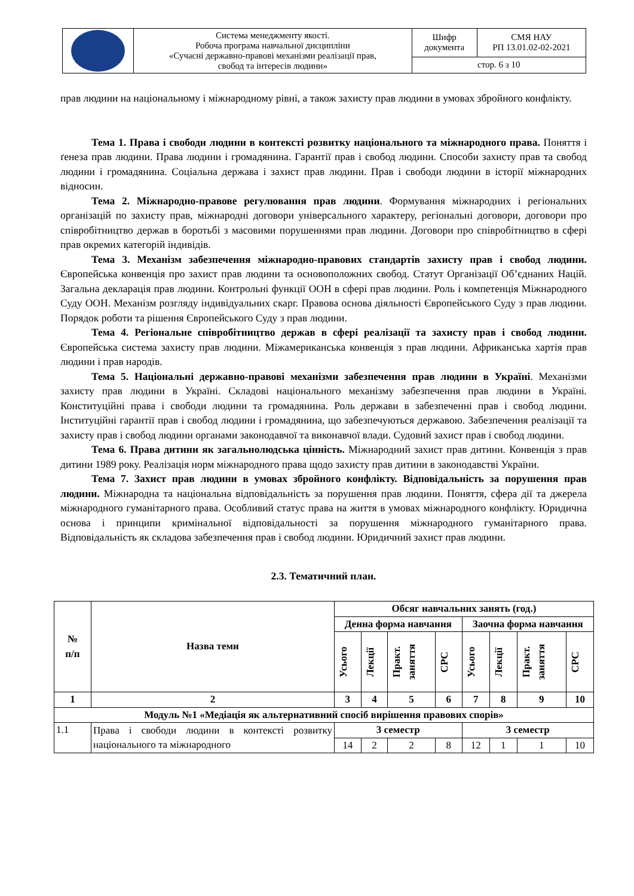| | Система менеджменту якості. Робоча програма навчальної дисципліни «Сучасні державно-правові механізми реалізації прав, свобод та інтересів людини» | Шифр документа | СМЯ НАУ РП 13.01.02-02-2021 |
| | | стор. 6 з 10 | |
прав людини на національному і міжнародному рівні, а також захисту прав людини в умовах збройного конфлікту.
Тема 1. Права і свободи людини в контексті розвитку національного та міжнародного права. Поняття і ґенеза прав людини. Права людини і громадянина. Гарантії прав і свобод людини. Способи захисту прав та свобод людини і громадянина. Соціальна держава і захист прав людини. Прав і свободи людини в історії міжнародних відносин.
Тема 2. Міжнародно-правове регулювання прав людини. Формування міжнародних і регіональних організацій по захисту прав, міжнародні договори універсального характеру, регіональні договори, договори про співробітництво держав в боротьбі з масовими порушеннями прав людини. Договори про співробітництво в сфері прав окремих категорій індивідів.
Тема 3. Механізм забезпечення міжнародно-правових стандартів захисту прав і свобод людини. Європейська конвенція про захист прав людини та основоположних свобод. Статут Організації Об’єднаних Націй. Загальна декларація прав людини. Контрольні функції ООН в сфері прав людини. Роль і компетенція Міжнародного Суду ООН. Механізм розгляду індивідуальних скарг. Правова основа діяльності Європейського Суду з прав людини. Порядок роботи та рішення Європейського Суду з прав людини.
Тема 4. Регіональне співробітництво держав в сфері реалізації та захисту прав і свобод людини. Європейська система захисту прав людини. Міжамериканська конвенція з прав людини. Африканська хартія прав людини і прав народів.
Тема 5. Національні державно-правові механізми забезпечення прав людини в Україні. Механізми захисту прав людини в Україні. Складові національного механізму забезпечення прав людини в Україні. Конституційні права і свободи людини та громадянина. Роль держави в забезпеченні прав і свобод людини. Інституційні гарантії прав і свобод людини і громадянина, що забезпечуються державою. Забезпечення реалізації та захисту прав і свобод людини органами законодавчої та виконавчої влади. Судовий захист прав і свобод людини.
Тема 6. Права дитини як загальнолюдська цінність. Міжнародний захист прав дитини. Конвенція з прав дитини 1989 року. Реалізація норм міжнародного права щодо захисту прав дитини в законодавстві України.
Тема 7. Захист прав людини в умовах збройного конфлікту. Відповідальність за порушення прав людини. Міжнародна та національна відповідальність за порушення прав людини. Поняття, сфера дії та джерела міжнародного гуманітарного права. Особливий статус права на життя в умовах міжнародного конфлікту. Юридична основа і принципи кримінальної відповідальності за порушення міжнародного гуманітарного права. Відповідальність як складова забезпечення прав і свобод людини. Юридичний захист прав людини.
2.3. Тематичний план.
| № п/п | Назва теми | Обсяг навчальних занять (год.) | | | | | | | |
| --- | --- | --- | --- | --- | --- | --- | --- | --- | --- |
| | | Денна форма навчання | | | | Заочна форма навчання | | | |
| | | Усього | Лекції | Практ. заняття | СРС | Усього | Лекції | Практ. заняття | СРС |
| 1 | 2 | 3 | 4 | 5 | 6 | 7 | 8 | 9 | 10 |
| Модуль №1 «Медіація як альтернативний спосіб вирішення правових спорів» | | | | | | | | | |
| 1.1 | Права і свободи людини в контексті розвитку національного та міжнародного | 3 семестр | | | | 3 семестр | | | |
| | | 14 | 2 | 2 | 8 | 12 | 1 | 1 | 10 |